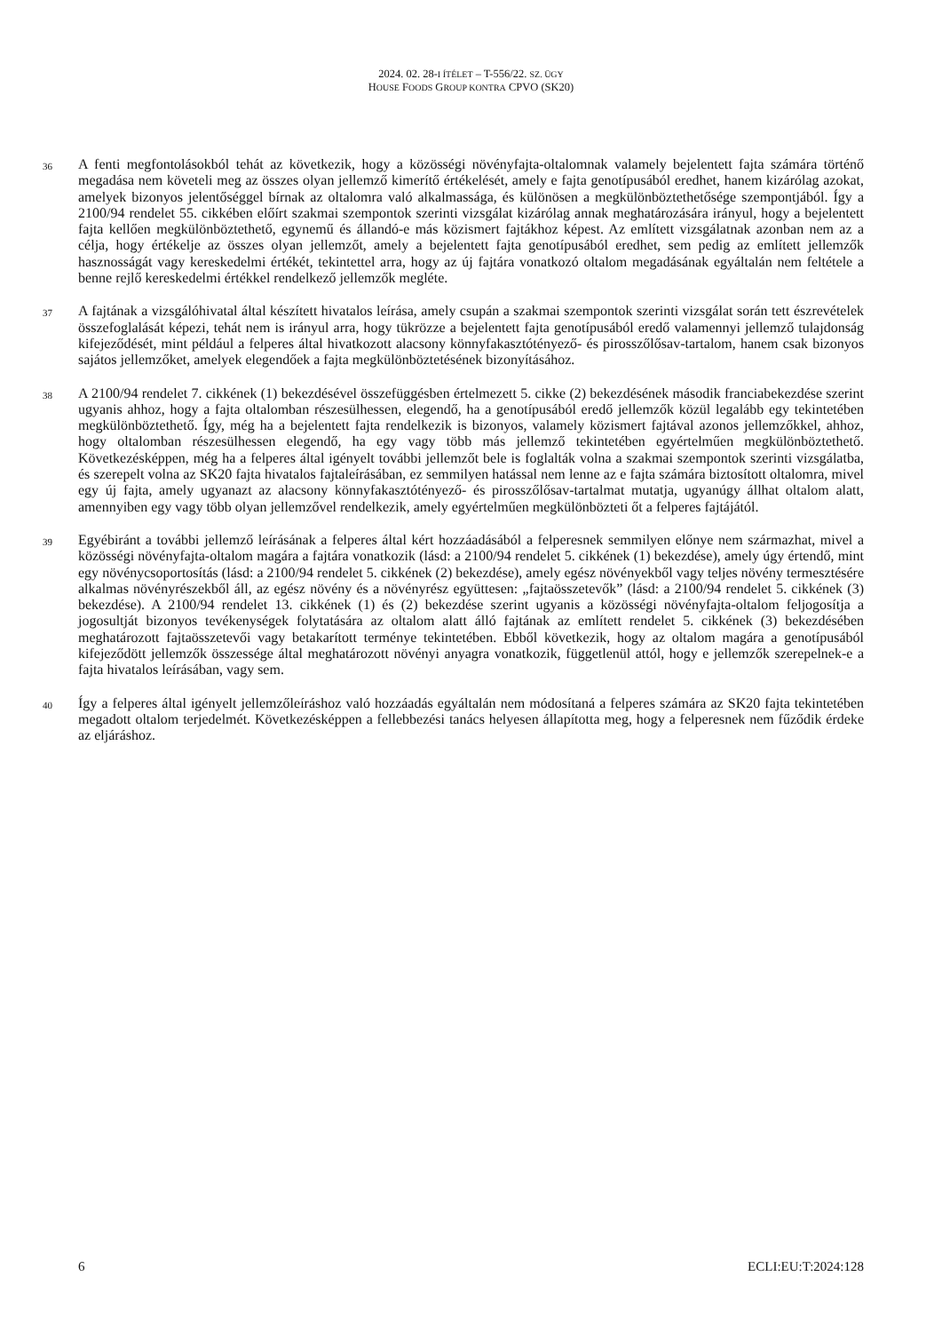2024. 02. 28-I ÍTÉLET – T-556/22. SZ. ÜGY
HOUSE FOODS GROUP KONTRA CPVO (SK20)
36
A fenti megfontolásokból tehát az következik, hogy a közösségi növényfajta-oltalomnak valamely bejelentett fajta számára történő megadása nem követeli meg az összes olyan jellemző kimerítő értékelését, amely e fajta genotípusából eredhet, hanem kizárólag azokat, amelyek bizonyos jelentőséggel bírnak az oltalomra való alkalmassága, és különösen a megkülönböztethetősége szempontjából. Így a 2100/94 rendelet 55. cikkében előírt szakmai szempontok szerinti vizsgálat kizárólag annak meghatározására irányul, hogy a bejelentett fajta kellően megkülönböztethető, egynemű és állandó-e más közismert fajtákhoz képest. Az említett vizsgálatnak azonban nem az a célja, hogy értékelje az összes olyan jellemzőt, amely a bejelentett fajta genotípusából eredhet, sem pedig az említett jellemzők hasznosságát vagy kereskedelmi értékét, tekintettel arra, hogy az új fajtára vonatkozó oltalom megadásának egyáltalán nem feltétele a benne rejlő kereskedelmi értékkel rendelkező jellemzők megléte.
37
A fajtának a vizsgálóhivatal által készített hivatalos leírása, amely csupán a szakmai szempontok szerinti vizsgálat során tett észrevételek összefoglalását képezi, tehát nem is irányul arra, hogy tükrözze a bejelentett fajta genotípusából eredő valamennyi jellemző tulajdonság kifejeződését, mint például a felperes által hivatkozott alacsony könnyfakasztótényező- és pirosszőlősav-tartalom, hanem csak bizonyos sajátos jellemzőket, amelyek elegendőek a fajta megkülönböztetésének bizonyításához.
38
A 2100/94 rendelet 7. cikkének (1) bekezdésével összefüggésben értelmezett 5. cikke (2) bekezdésének második franciabekezdése szerint ugyanis ahhoz, hogy a fajta oltalomban részesülhessen, elegendő, ha a genotípusából eredő jellemzők közül legalább egy tekintetében megkülönböztethető. Így, még ha a bejelentett fajta rendelkezik is bizonyos, valamely közismert fajtával azonos jellemzőkkel, ahhoz, hogy oltalomban részesülhessen elegendő, ha egy vagy több más jellemző tekintetében egyértelműen megkülönböztethető. Következésképpen, még ha a felperes által igényelt további jellemzőt bele is foglalták volna a szakmai szempontok szerinti vizsgálatba, és szerepelt volna az SK20 fajta hivatalos fajtaleírásában, ez semmilyen hatással nem lenne az e fajta számára biztosított oltalomra, mivel egy új fajta, amely ugyanazt az alacsony könnyfakasztótényező- és pirosszőlősav-tartalmat mutatja, ugyanúgy állhat oltalom alatt, amennyiben egy vagy több olyan jellemzővel rendelkezik, amely egyértelműen megkülönbözteti őt a felperes fajtájától.
39
Egyébiránt a további jellemző leírásának a felperes által kért hozzáadásából a felperesnek semmilyen előnye nem származhat, mivel a közösségi növényfajta-oltalom magára a fajtára vonatkozik (lásd: a 2100/94 rendelet 5. cikkének (1) bekezdése), amely úgy értendő, mint egy növénycsoportosítás (lásd: a 2100/94 rendelet 5. cikkének (2) bekezdése), amely egész növényekből vagy teljes növény termesztésére alkalmas növényrészekből áll, az egész növény és a növényrész együttesen: „fajtaösszetevők” (lásd: a 2100/94 rendelet 5. cikkének (3) bekezdése). A 2100/94 rendelet 13. cikkének (1) és (2) bekezdése szerint ugyanis a közösségi növényfajta-oltalom feljogosítja a jogosultját bizonyos tevékenységek folytatására az oltalom alatt álló fajtának az említett rendelet 5. cikkének (3) bekezdésében meghatározott fajtaösszetevői vagy betakarított terménye tekintetében. Ebből következik, hogy az oltalom magára a genotípusából kifejeződött jellemzők összessége által meghatározott növényi anyagra vonatkozik, függetlenül attól, hogy e jellemzők szerepelnek-e a fajta hivatalos leírásában, vagy sem.
40
Így a felperes által igényelt jellemzőleíráshoz való hozzáadás egyáltalán nem módosítaná a felperes számára az SK20 fajta tekintetében megadott oltalom terjedelmét. Következésképpen a fellebbezési tanács helyesen állapította meg, hogy a felperesnek nem fűződik érdeke az eljáráshoz.
6 ECLI:EU:T:2024:128